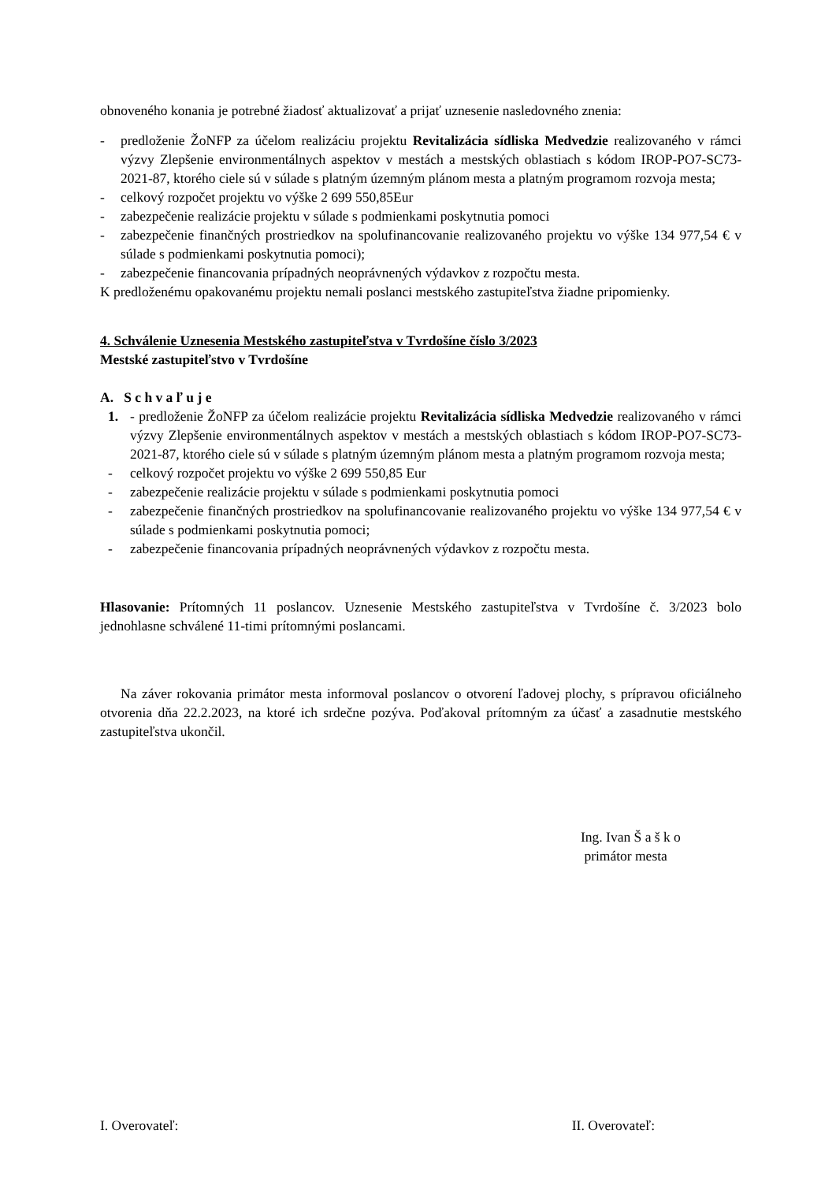obnoveného konania je potrebné žiadosť aktualizovať a prijať uznesenie nasledovného znenia:
- predloženie ŽoNFP za účelom realizáciu projektu Revitalizácia sídliska Medvedzie realizovaného v rámci výzvy Zlepšenie environmentálnych aspektov v mestách a mestských oblastiach s kódom IROP-PO7-SC73-2021-87, ktorého ciele sú v súlade s platným územným plánom mesta a platným programom rozvoja mesta;
- celkový rozpočet projektu vo výške 2 699 550,85Eur
- zabezpečenie realizácie projektu v súlade s podmienkami poskytnutia pomoci
- zabezpečenie finančných prostriedkov na spolufinancovanie realizovaného projektu vo výške 134 977,54 € v súlade s podmienkami poskytnutia pomoci);
- zabezpečenie financovania prípadných neoprávnených výdavkov z rozpočtu mesta.
K predloženému opakovanému projektu nemali poslanci mestského zastupiteľstva žiadne pripomienky.
4. Schválenie Uznesenia Mestského zastupiteľstva v Tvrdošíne číslo 3/2023
Mestské zastupiteľstvo v Tvrdošíne
A. S c h v a ľ u j e
1. - predloženie ŽoNFP za účelom realizácie projektu Revitalizácia sídliska Medvedzie realizovaného v rámci výzvy Zlepšenie environmentálnych aspektov v mestách a mestských oblastiach s kódom IROP-PO7-SC73-2021-87, ktorého ciele sú v súlade s platným územným plánom mesta a platným programom rozvoja mesta;
- celkový rozpočet projektu vo výške 2 699 550,85 Eur
- zabezpečenie realizácie projektu v súlade s podmienkami poskytnutia pomoci
- zabezpečenie finančných prostriedkov na spolufinancovanie realizovaného projektu vo výške 134 977,54 € v súlade s podmienkami poskytnutia pomoci;
- zabezpečenie financovania prípadných neoprávnených výdavkov z rozpočtu mesta.
Hlasovanie: Prítomných 11 poslancov. Uznesenie Mestského zastupiteľstva v Tvrdošíne č. 3/2023 bolo jednohlasne schválené 11-timi prítomnými poslancami.
Na záver rokovania primátor mesta informoval poslancov o otvorení ľadovej plochy, s prípravou oficiálneho otvorenia dňa 22.2.2023, na ktoré ich srdečne pozýva. Poďakoval prítomným za účasť a zasadnutie mestského zastupiteľstva ukončil.
Ing. Ivan Š a š k o
primátor mesta
I. Overovateľ: II. Overovateľ: